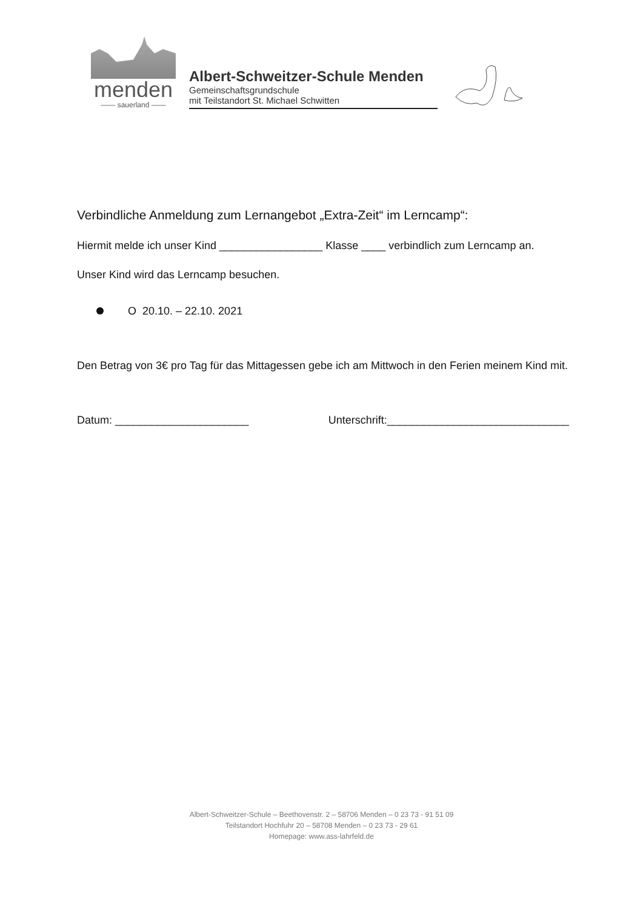menden
—— sauerland ——
Albert-Schweitzer-Schule Menden
Gemeinschaftsgrundschule
mit Teilstandort St. Michael Schwitten
Verbindliche Anmeldung zum Lernangebot „Extra-Zeit“ im Lerncamp“:
Hiermit melde ich unser Kind _________________ Klasse ____ verbindlich zum Lerncamp an.
Unser Kind wird das Lerncamp besuchen.
O 20.10. – 22.10. 2021
Den Betrag von 3€ pro Tag für das Mittagessen gebe ich am Mittwoch in den Ferien meinem Kind mit.
Datum: ______________________ Unterschrift:______________________________
Albert-Schweitzer-Schule – Beethovenstr. 2 – 58706 Menden – 0 23 73 - 91 51 09
Teilstandort Hochfuhr 20 – 58708 Menden – 0 23 73 - 29 61
Homepage: www.ass-lahrfeld.de